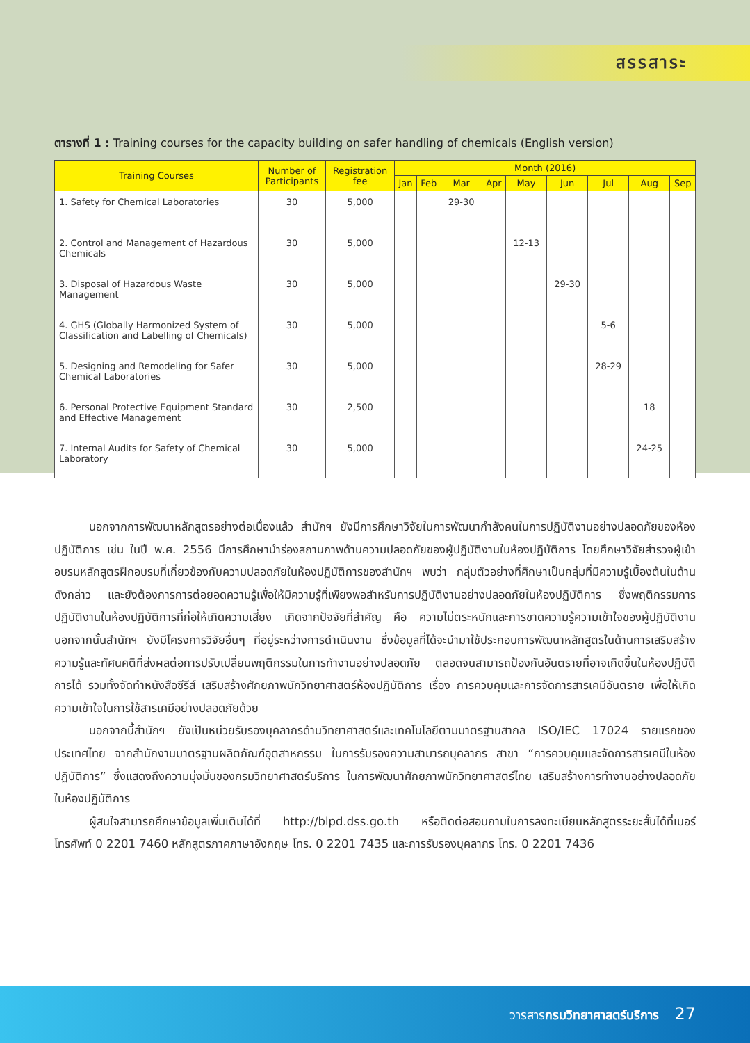สรรสาระ
ตารางที่ 1 : Training courses for the capacity building on safer handling of chemicals (English version)
| Training Courses | Number of Participants | Registration fee | Month (2016) | | | | | | | | |
| --- | --- | --- | --- | --- | --- | --- | --- | --- | --- | --- | --- |
| | | | Jan | Feb | Mar | Apr | May | Jun | Jul | Aug | Sep |
| 1. Safety for Chemical Laboratories | 30 | 5,000 | | | 29-30 | | | | | | |
| 2. Control and Management of Hazardous Chemicals | 30 | 5,000 | | | | | 12-13 | | | | |
| 3. Disposal of Hazardous Waste Management | 30 | 5,000 | | | | | | 29-30 | | | |
| 4. GHS (Globally Harmonized System of Classification and Labelling of Chemicals) | 30 | 5,000 | | | | | | | 5-6 | | |
| 5. Designing and Remodeling for Safer Chemical Laboratories | 30 | 5,000 | | | | | | | 28-29 | | |
| 6. Personal Protective Equipment Standard and Effective Management | 30 | 2,500 | | | | | | | | 18 | |
| 7. Internal Audits for Safety of Chemical Laboratory | 30 | 5,000 | | | | | | | | 24-25 | |
นอกจากการพัฒนาหลักสูตรอย่างต่อเนื่องแล้ว สำนักฯ ยังมีการศึกษาวิจัยในการพัฒนากำลังคนในการปฏิบัติงานอย่างปลอดภัยของห้องปฏิบัติการ เช่น ในปี พ.ศ. 2556 มีการศึกษานำร่องสถานภาพด้านความปลอดภัยของผู้ปฏิบัติงานในห้องปฏิบัติการ โดยศึกษาวิจัยสำรวจผู้เข้าอบรมหลักสูตรฝึกอบรมที่เกี่ยวข้องกับความปลอดภัยในห้องปฏิบัติการของสำนักฯ พบว่า กลุ่มตัวอย่างที่ศึกษาเป็นกลุ่มที่มีความรู้เบื้องต้นในด้านดังกล่าว และยังต้องการการต่อยอดความรู้เพื่อให้มีความรู้ที่เพียงพอสำหรับการปฏิบัติงานอย่างปลอดภัยในห้องปฏิบัติการ ซึ่งพฤติกรรมการปฏิบัติงานในห้องปฏิบัติการที่ก่อให้เกิดความเสี่ยง เกิดจากปัจจัยที่สำคัญ คือ ความไม่ตระหนักและการขาดความรู้ความเข้าใจของผู้ปฏิบัติงาน นอกจากนั้นสำนักฯ ยังมีโครงการวิจัยอื่นๆ ที่อยู่ระหว่างการดำเนินงาน ซึ่งข้อมูลที่ได้จะนำมาใช้ประกอบการพัฒนาหลักสูตรในด้านการเสริมสร้างความรู้และทัศนคติที่ส่งผลต่อการปรับเปลี่ยนพฤติกรรมในการทำงานอย่างปลอดภัย ตลอดจนสามารถป้องกันอันตรายที่อาจเกิดขึ้นในห้องปฏิบัติการได้ รวมทั้งจัดทำหนังสือซีรีส์ เสริมสร้างศักยภาพนักวิทยาศาสตร์ห้องปฏิบัติการ เรื่อง การควบคุมและการจัดการสารเคมีอันตราย เพื่อให้เกิดความเข้าใจในการใช้สารเคมีอย่างปลอดภัยด้วย
นอกจากนี้สำนักฯ ยังเป็นหน่วยรับรองบุคลากรด้านวิทยาศาสตร์และเทคโนโลยีตามมาตรฐานสากล ISO/IEC 17024 รายแรกของประเทศไทย จากสำนักงานมาตรฐานผลิตภัณฑ์อุตสาหกรรม ในการรับรองความสามารถบุคลากร สาขา “การควบคุมและจัดการสารเคมีในห้องปฏิบัติการ” ซึ่งแสดงถึงความมุ่งมั่นของกรมวิทยาศาสตร์บริการ ในการพัฒนาศักยภาพนักวิทยาศาสตร์ไทย เสริมสร้างการทำงานอย่างปลอดภัยในห้องปฏิบัติการ
ผู้สนใจสามารถศึกษาข้อมูลเพิ่มเติมได้ที่ http://blpd.dss.go.th หรือติดต่อสอบถามในการลงทะเบียนหลักสูตรระยะสั้นได้ที่เบอร์โทรศัพท์ 0 2201 7460 หลักสูตรภาคภาษาอังกฤษ โทร. 0 2201 7435 และการรับรองบุคลากร โทร. 0 2201 7436
วารสารกรมวิทยาศาสตร์บริการ 27